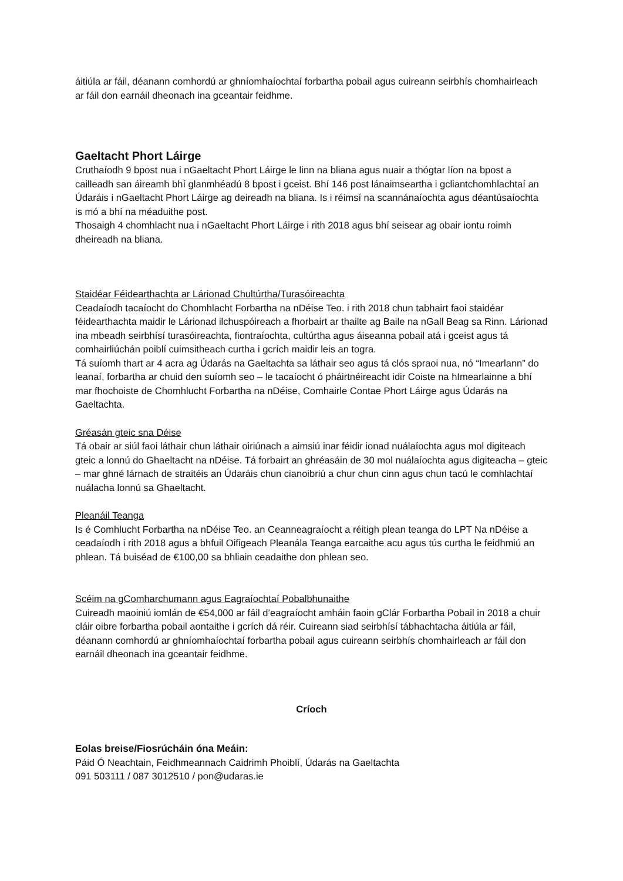áitiúla ar fáil, déanann comhordú ar ghníomhaíochtaí forbartha pobail agus cuireann seirbhís chomhairleach ar fáil don earnáil dheonach ina gceantair feidhme.
Gaeltacht Phort Láirge
Cruthaíodh 9 bpost nua i nGaeltacht Phort Láirge le linn na bliana agus nuair a thógtar líon na bpost a cailleadh san áireamh bhí glanmhéadú 8 bpost i gceist. Bhí 146 post lánaimseartha i gcliantchomhlachtaí an Údaráis i nGaeltacht Phort Láirge ag deireadh na bliana. Is i réimsí na scannánaíochta agus déantúsaíochta is mó a bhí na méaduithe post.
Thosaigh 4 chomhlacht nua i nGaeltacht Phort Láirge i rith 2018 agus bhí seisear ag obair iontu roimh dheireadh na bliana.
Staidéar Féidearthachta ar Lárionad Chultúrtha/Turasóireachta
Ceadaíodh tacaíocht do Chomhlacht Forbartha na nDéise Teo. i rith 2018 chun tabhairt faoi staidéar féidearthachta maidir le Lárionad ilchuspóireach a fhorbairt ar thailte ag Baile na nGall Beag sa Rinn. Lárionad ina mbeadh seirbhísí turasóireachta, fiontraíochta, cultúrtha agus áiseanna pobail atá i gceist agus tá comhairliúchán poiblí cuimsitheach curtha i gcrích maidir leis an togra.
Tá suíomh thart ar 4 acra ag Údarás na Gaeltachta sa láthair seo agus tá clós spraoi nua, nó “Imearlann” do leanaí, forbartha ar chuid den suíomh seo – le tacaíocht ó pháirtnéireacht idir Coiste na hImearlainne a bhí mar fhochoiste de Chomhlucht Forbartha na nDéise, Comhairle Contae Phort Láirge agus Údarás na Gaeltachta.
Gréasán gteic sna Déise
Tá obair ar siúl faoi láthair chun láthair oiriúnach a aimsiú inar féidir ionad nuálaíochta agus mol digiteach gteic a lonnú do Ghaeltacht na nDéise. Tá forbairt an ghréasáin de 30 mol nuálaíochta agus digiteacha – gteic – mar ghné lárnach de straitéis an Údaráis chun cianoibriú a chur chun cinn agus chun tacú le comhlachtaí nuálacha lonnú sa Ghaeltacht.
Pleanáil Teanga
Is é Comhlucht Forbartha na nDéise Teo. an Ceanneagraíocht a réitigh plean teanga do LPT Na nDéise a ceadaíodh i rith 2018 agus a bhfuil Oifigeach Pleanála Teanga earcaithe acu agus tús curtha le feidhmiú an phlean. Tá buiséad de €100,00 sa bhliain ceadaithe don phlean seo.
Scéim na gComharchumann agus Eagraíochtaí Pobalbhunaithe
Cuireadh maoiniú iomlán de €54,000 ar fáil d’eagraíocht amháin faoin gClár Forbartha Pobail in 2018 a chuir cláir oibre forbartha pobail aontaithe i gcrích dá réir. Cuireann siad seirbhísí tábhachtacha áitiúla ar fáil, déanann comhordú ar ghníomhaíochtaí forbartha pobail agus cuireann seirbhís chomhairleach ar fáil don earnáil dheonach ina gceantair feidhme.
Críoch
Eolas breise/Fiosrúcháin óna Meáin:
Páid Ó Neachtain, Feidhmeannach Caidrimh Phoiblí, Údarás na Gaeltachta
091 503111 / 087 3012510 / pon@udaras.ie